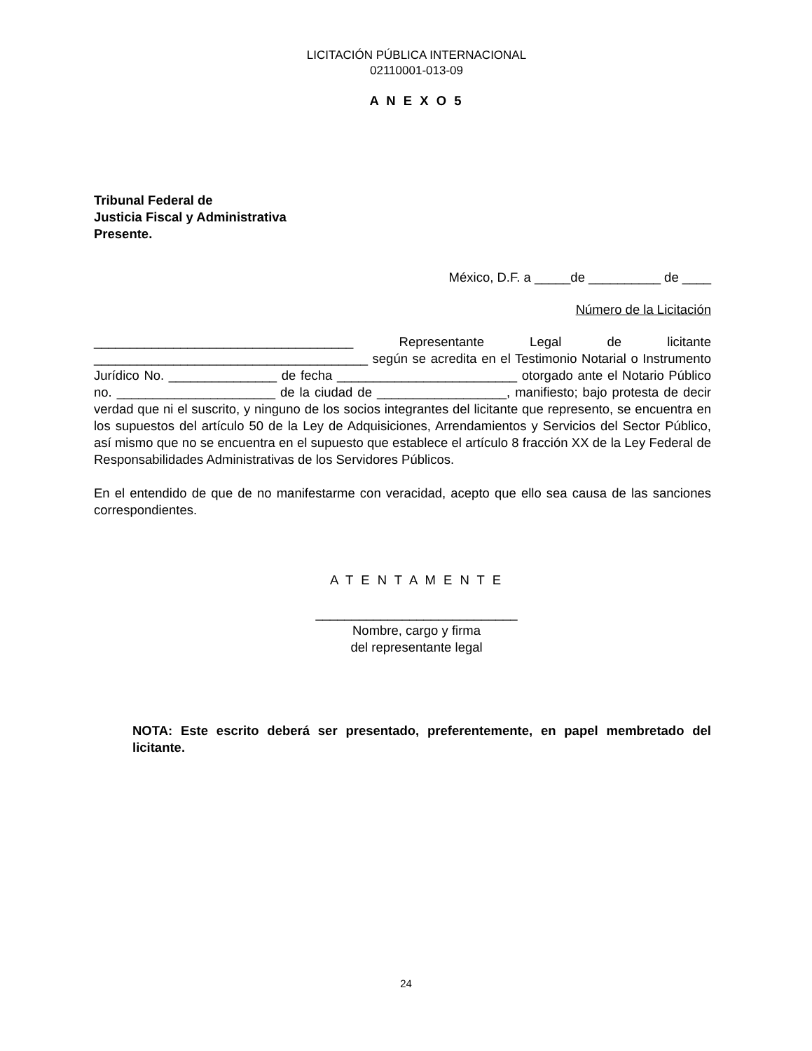LICITACIÓN PÚBLICA INTERNACIONAL
02110001-013-09
A N E X O 5
Tribunal Federal de
Justicia Fiscal y Administrativa
Presente.
México, D.F. a _____de __________ de ____
Número de la Licitación
____________________________________ Representante Legal de licitante ______________________________________ según se acredita en el Testimonio Notarial o Instrumento Jurídico No. _______________ de fecha _________________________ otorgado ante el Notario Público no. ______________________ de la ciudad de __________________, manifiesto; bajo protesta de decir verdad que ni el suscrito, y ninguno de los socios integrantes del licitante que represento, se encuentra en los supuestos del artículo 50 de la Ley de Adquisiciones, Arrendamientos y Servicios del Sector Público, así mismo que no se encuentra en el supuesto que establece el artículo 8 fracción XX de la Ley Federal de Responsabilidades Administrativas de los Servidores Públicos.
En el entendido de que de no manifestarme con veracidad, acepto que ello sea causa de las sanciones correspondientes.
A T E N T A M E N T E
____________________________
Nombre, cargo y firma
del representante legal
NOTA: Este escrito deberá ser presentado, preferentemente, en papel membretado del licitante.
24